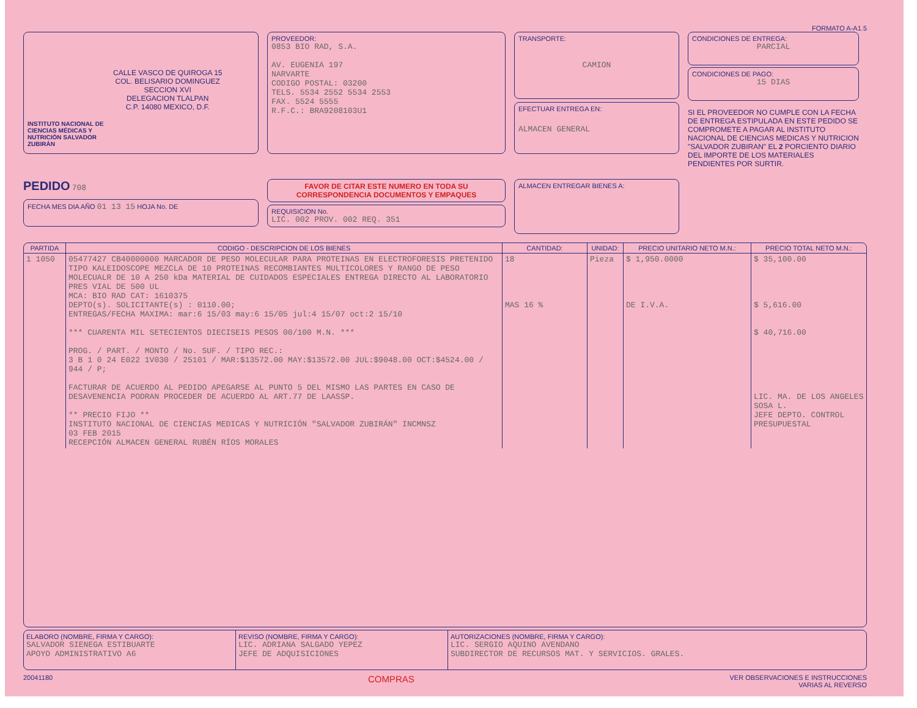FORMATO A-A1.5
INSTITUTO NACIONAL DE CIENCIAS MÉDICAS Y NUTRICIÓN SALVADOR ZUBIRÁN
CALLE VASCO DE QUIROGA 15
COL. BELISARIO DOMINGUEZ
SECCION XVI
DELEGACION TLALPAN
C.P. 14080 MEXICO, D.F.
PROVEEDOR:
0853 BIO RAD, S.A.
AV. EUGENIA 197
NARVARTE
CODIGO POSTAL: 03200
TELS. 5534 2552 5534 2553
FAX. 5524 5555
R.F.C.: BRA9208103U1
TRANSPORTE:
CAMION
EFECTUAR ENTREGA EN:
ALMACEN GENERAL
CONDICIONES DE ENTREGA:
PARCIAL
CONDICIONES DE PAGO:
15 DIAS
SI EL PROVEEDOR NO CUMPLE CON LA FECHA DE ENTREGA ESTIPULADA EN ESTE PEDIDO SE COMPROMETE A PAGAR AL INSTITUTO NACIONAL DE CIENCIAS MEDICAS Y NUTRICION "SALVADOR ZUBIRAN" EL 2 PORCIENTO DIARIO DEL IMPORTE DE LOS MATERIALES PENDIENTES POR SURTIR.
PEDIDO 708
FECHA MES DIA AÑO 01 13 15 HOJA No. DE
FAVOR DE CITAR ESTE NUMERO EN TODA SU CORRESPONDENCIA DOCUMENTOS Y EMPAQUES
REQUISICION No.
LIC. 002 PROV. 002 REQ. 351
ALMACEN ENTREGAR BIENES A:
| PARTIDA | CODIGO - DESCRIPCION DE LOS BIENES | CANTIDAD: | UNIDAD: | PRECIO UNITARIO NETO M.N.: | PRECIO TOTAL NETO M.N.: |
| --- | --- | --- | --- | --- | --- |
| 1 1050 | 05477427 CB40000000 MARCADOR DE PESO MOLECULAR PARA PROTEINAS EN ELECTROFORESIS PRETENIDO TIPO KALEIDOSCOPE MEZCLA DE 10 PROTEINAS RECOMBIANTES MULTICOLORES Y RANGO DE PESO MOLECUALR DE 10 A 250 kDa MATERIAL DE CUIDADOS ESPECIALES ENTREGA DIRECTO AL LABORATORIO PRES VIAL DE 500 UL MCA: BIO RAD CAT: 1610375 DEPTO(s). SOLICITANTE(s) : 0110.00; ENTREGAS/FECHA MAXIMA: mar:6 15/03 may:6 15/05 jul:4 15/07 oct:2 15/10 *** CUARENTA MIL SETECIENTOS DIECISEIS PESOS 00/100 M.N. *** PROG. / PART. / MONTO / No. SUF. / TIPO REC.: 3 B 1 0 24 E022 1V030 / 25101 / MAR:$13572.00 MAY:$13572.00 JUL:$9048.00 OCT:$4524.00 / 944 / P; FACTURAR DE ACUERDO AL PEDIDO APEGARSE AL PUNTO 5 DEL MISMO LAS PARTES EN CASO DE DESAVENENCIA PODRAN PROCEDER DE ACUERDO AL ART.77 DE LAASSP. ** PRECIO FIJO ** INSTITUTO NACIONAL DE CIENCIAS MEDICAS Y NUTRICIÓN "SALVADOR ZUBIRÁN" INCMNSZ 03 FEB 2015 RECEPCIÓN ALMACEN GENERAL RUBÉN RÍOS MORALES | 18 MAS 16 % | Pieza | $ 1,950.0000 DE I.V.A. | $ 35,100.00 $ 5,616.00 $ 40,716.00 LIC. MA. DE LOS ANGELES SOSA L. JEFE DEPTO. CONTROL PRESUPUESTAL |
ELABORO (NOMBRE, FIRMA Y CARGO):
SALVADOR SIENEGA ESTIBUARTE
APOYO ADMINISTRATIVO A6
REVISO (NOMBRE, FIRMA Y CARGO):
LIC. ADRIANA SALGADO YEPEZ
JEFE DE ADQUISICIONES
AUTORIZACIONES (NOMBRE, FIRMA Y CARGO):
LIC. SERGIO AQUINO AVENDANO
SUBDIRECTOR DE RECURSOS MAT. Y SERVICIOS. GRALES.
20041180 COMPRAS VER OBSERVACIONES E INSTRUCCIONES
VARIAS AL REVERSO